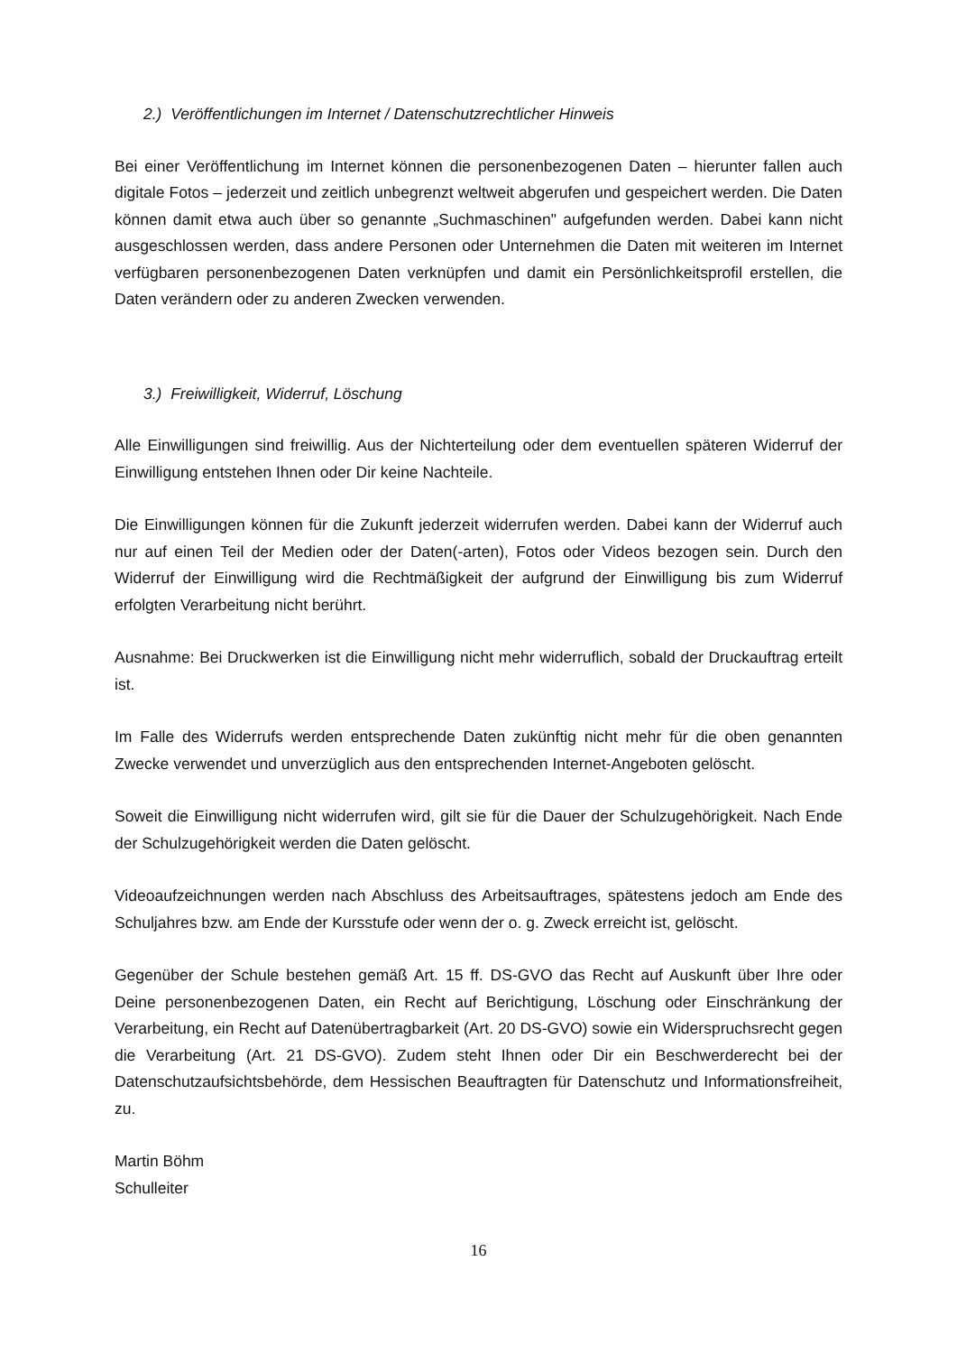2.) Veröffentlichungen im Internet / Datenschutzrechtlicher Hinweis
Bei einer Veröffentlichung im Internet können die personenbezogenen Daten – hierunter fallen auch digitale Fotos – jederzeit und zeitlich unbegrenzt weltweit abgerufen und gespeichert werden. Die Daten können damit etwa auch über so genannte „Suchmaschinen" aufgefunden werden. Dabei kann nicht ausgeschlossen werden, dass andere Personen oder Unternehmen die Daten mit weiteren im Internet verfügbaren personenbezogenen Daten verknüpfen und damit ein Persönlichkeitsprofil erstellen, die Daten verändern oder zu anderen Zwecken verwenden.
3.) Freiwilligkeit, Widerruf, Löschung
Alle Einwilligungen sind freiwillig. Aus der Nichterteilung oder dem eventuellen späteren Widerruf der Einwilligung entstehen Ihnen oder Dir keine Nachteile.
Die Einwilligungen können für die Zukunft jederzeit widerrufen werden. Dabei kann der Widerruf auch nur auf einen Teil der Medien oder der Daten(-arten), Fotos oder Videos bezogen sein. Durch den Widerruf der Einwilligung wird die Rechtmäßigkeit der aufgrund der Einwilligung bis zum Widerruf erfolgten Verarbeitung nicht berührt.
Ausnahme: Bei Druckwerken ist die Einwilligung nicht mehr widerruflich, sobald der Druckauftrag erteilt ist.
Im Falle des Widerrufs werden entsprechende Daten zukünftig nicht mehr für die oben genannten Zwecke verwendet und unverzüglich aus den entsprechenden Internet-Angeboten gelöscht.
Soweit die Einwilligung nicht widerrufen wird, gilt sie für die Dauer der Schulzugehörigkeit. Nach Ende der Schulzugehörigkeit werden die Daten gelöscht.
Videoaufzeichnungen werden nach Abschluss des Arbeitsauftrages, spätestens jedoch am Ende des Schuljahres bzw. am Ende der Kursstufe oder wenn der o. g. Zweck erreicht ist, gelöscht.
Gegenüber der Schule bestehen gemäß Art. 15 ff. DS-GVO das Recht auf Auskunft über Ihre oder Deine personenbezogenen Daten, ein Recht auf Berichtigung, Löschung oder Einschränkung der Verarbeitung, ein Recht auf Datenübertragbarkeit (Art. 20 DS-GVO) sowie ein Widerspruchsrecht gegen die Verarbeitung (Art. 21 DS-GVO). Zudem steht Ihnen oder Dir ein Beschwerderecht bei der Datenschutzaufsichtsbehörde, dem Hessischen Beauftragten für Datenschutz und Informationsfreiheit, zu.
Martin Böhm
Schulleiter
16